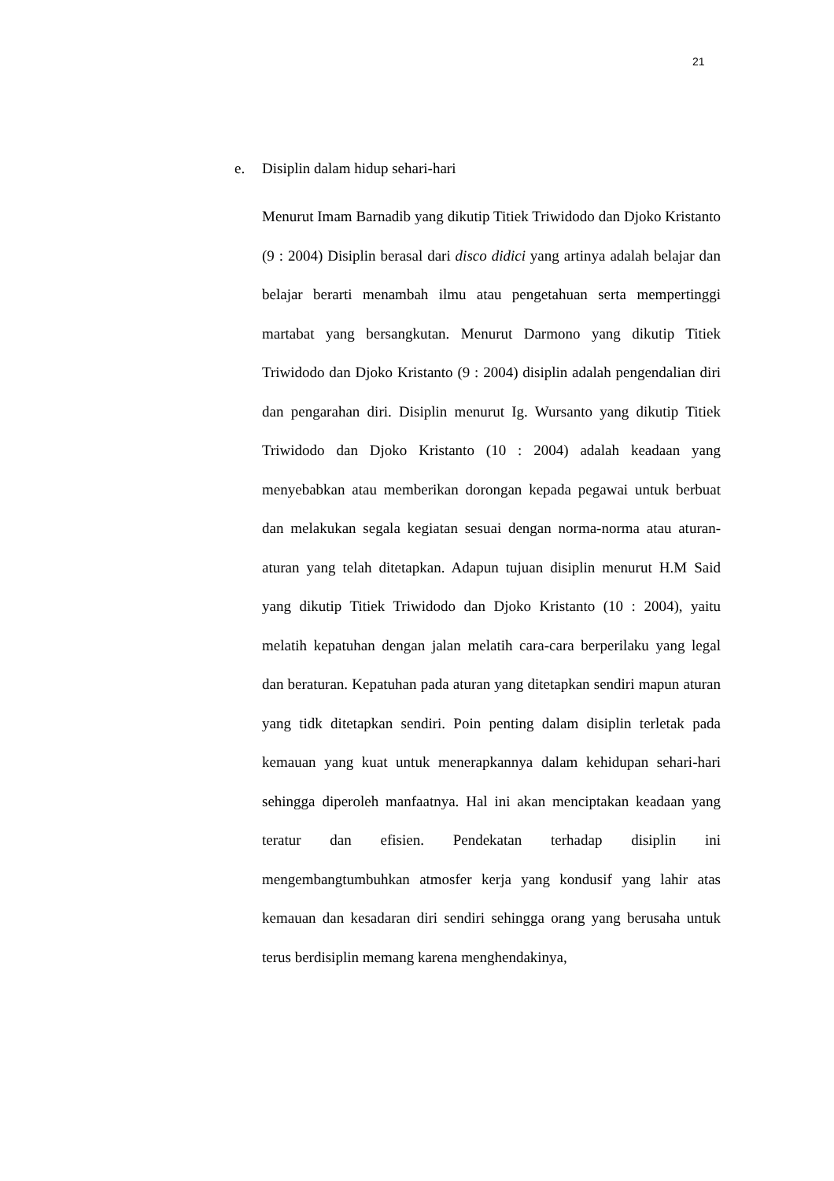21
e. Disiplin dalam hidup sehari-hari
Menurut Imam Barnadib yang dikutip Titiek Triwidodo dan Djoko Kristanto (9 : 2004) Disiplin berasal dari disco didici yang artinya adalah belajar dan belajar berarti menambah ilmu atau pengetahuan serta mempertinggi martabat yang bersangkutan. Menurut Darmono yang dikutip Titiek Triwidodo dan Djoko Kristanto (9 : 2004) disiplin adalah pengendalian diri dan pengarahan diri. Disiplin menurut Ig. Wursanto yang dikutip Titiek Triwidodo dan Djoko Kristanto (10 : 2004) adalah keadaan yang menyebabkan atau memberikan dorongan kepada pegawai untuk berbuat dan melakukan segala kegiatan sesuai dengan norma-norma atau aturan-aturan yang telah ditetapkan. Adapun tujuan disiplin menurut H.M Said yang dikutip Titiek Triwidodo dan Djoko Kristanto (10 : 2004), yaitu melatih kepatuhan dengan jalan melatih cara-cara berperilaku yang legal dan beraturan. Kepatuhan pada aturan yang ditetapkan sendiri mapun aturan yang tidk ditetapkan sendiri. Poin penting dalam disiplin terletak pada kemauan yang kuat untuk menerapkannya dalam kehidupan sehari-hari sehingga diperoleh manfaatnya. Hal ini akan menciptakan keadaan yang teratur dan efisien. Pendekatan terhadap disiplin ini mengembangtumbuhkan atmosfer kerja yang kondusif yang lahir atas kemauan dan kesadaran diri sendiri sehingga orang yang berusaha untuk terus berdisiplin memang karena menghendakinya,